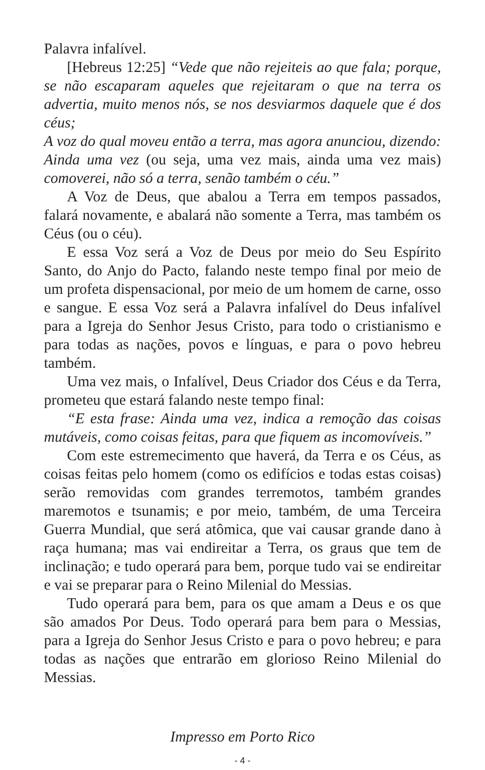Palavra infalível.
[Hebreus 12:25] “Vede que não rejeiteis ao que fala; porque, se não escaparam aqueles que rejeitaram o que na terra os advertia, muito menos nós, se nos desviarmos daquele que é dos céus;
A voz do qual moveu então a terra, mas agora anunciou, dizendo: Ainda uma vez (ou seja, uma vez mais, ainda uma vez mais) comoverei, não só a terra, senão também o céu.”
A Voz de Deus, que abalou a Terra em tempos passados, falará novamente, e abalará não somente a Terra, mas também os Céus (ou o céu).
E essa Voz será a Voz de Deus por meio do Seu Espírito Santo, do Anjo do Pacto, falando neste tempo final por meio de um profeta dispensacional, por meio de um homem de carne, osso e sangue. E essa Voz será a Palavra infalível do Deus infalível para a Igreja do Senhor Jesus Cristo, para todo o cristianismo e para todas as nações, povos e línguas, e para o povo hebreu também.
Uma vez mais, o Infalível, Deus Criador dos Céus e da Terra, prometeu que estará falando neste tempo final:
“E esta frase: Ainda uma vez, indica a remoção das coisas mutáveis, como coisas feitas, para que fiquem as incomovíveis.”
Com este estremecimento que haverá, da Terra e os Céus, as coisas feitas pelo homem (como os edifícios e todas estas coisas) serão removidas com grandes terremotos, também grandes maremotos e tsunamis; e por meio, também, de uma Terceira Guerra Mundial, que será atômica, que vai causar grande dano à raça humana; mas vai endireitar a Terra, os graus que tem de inclinação; e tudo operará para bem, porque tudo vai se endireitar e vai se preparar para o Reino Milenial do Messias.
Tudo operará para bem, para os que amam a Deus e os que são amados Por Deus. Todo operará para bem para o Messias, para a Igreja do Senhor Jesus Cristo e para o povo hebreu; e para todas as nações que entrarão em glorioso Reino Milenial do Messias.
Impresso em Porto Rico
- 4 -